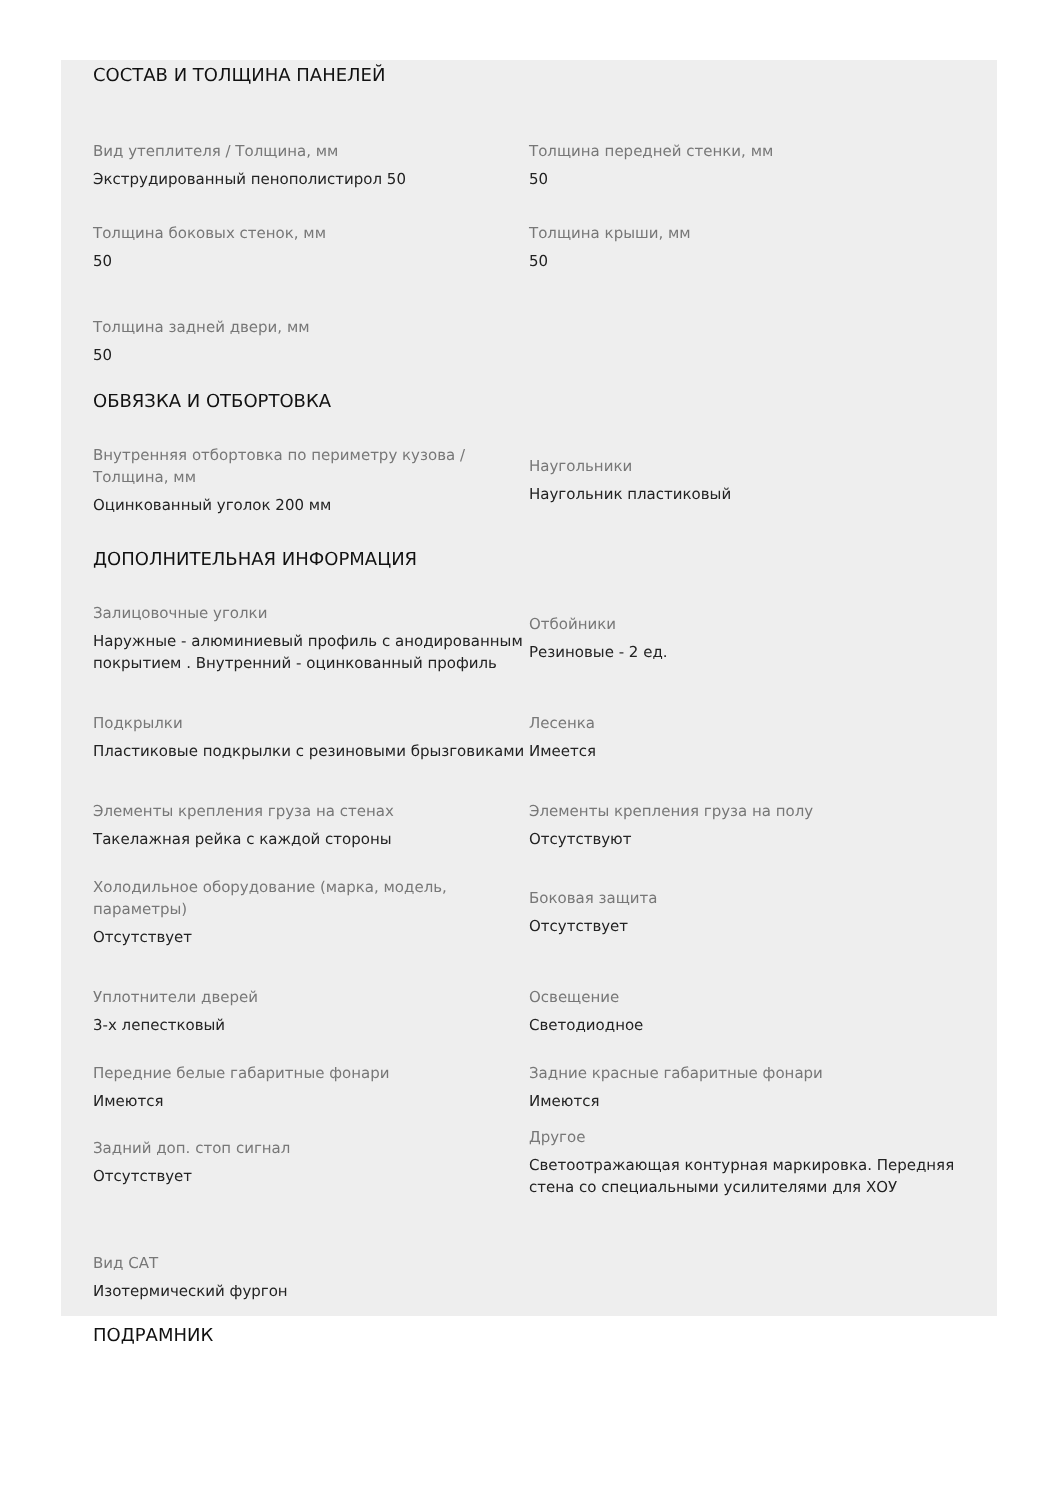СОСТАВ И ТОЛЩИНА ПАНЕЛЕЙ
Вид утеплителя / Толщина, мм
Экструдированный пенополистирол 50
Толщина передней стенки, мм
50
Толщина боковых стенок, мм
50
Толщина крыши, мм
50
Толщина задней двери, мм
50
ОБВЯЗКА И ОТБОРТОВКА
Внутренняя отбортовка по периметру кузова / Толщина, мм
Оцинкованный уголок 200 мм
Наугольники
Наугольник пластиковый
ДОПОЛНИТЕЛЬНАЯ ИНФОРМАЦИЯ
Залицовочные уголки
Наружные - алюминиевый профиль с анодированным покрытием . Внутренний - оцинкованный профиль
Отбойники
Резиновые - 2 ед.
Подкрылки
Пластиковые подкрылки с резиновыми брызговиками
Лесенка
Имеется
Элементы крепления груза на стенах
Такелажная рейка с каждой стороны
Элементы крепления груза на полу
Отсутствуют
Холодильное оборудование (марка, модель, параметры)
Отсутствует
Боковая защита
Отсутствует
Уплотнители дверей
3-х лепестковый
Освещение
Светодиодное
Передние белые габаритные фонари
Имеются
Задние красные габаритные фонари
Имеются
Задний доп. стоп сигнал
Отсутствует
Другое
Светоотражающая контурная маркировка. Передняя стена со специальными усилителями для ХОУ
Вид САТ
Изотермический фургон
ПОДРАМНИК